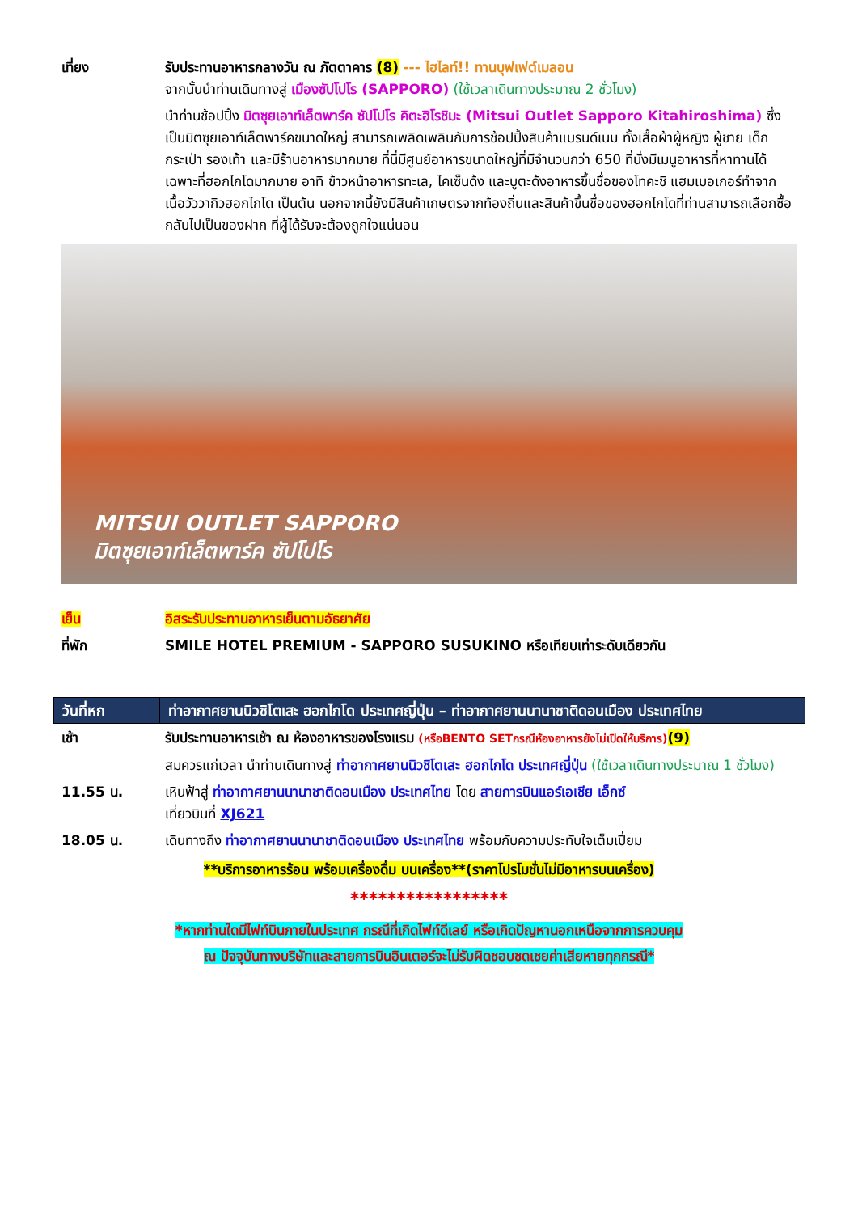เที่ยง รับประทานอาหารกลางวัน ณ ภัตตาคาร (8) --- ไฮไลท์!! ทานบุฟเฟต์เมลอน
จากนั้นนำท่านเดินทางสู่ เมืองซัปโปโร (SAPPORO) (ใช้เวลาเดินทางประมาณ 2 ชั่วโมง)
นำท่านช้อปปิ้ง มิตซุยเอาท์เล็ตพาร์ค ซัปโปโร คิตะฮิโรชิมะ (Mitsui Outlet Sapporo Kitahiroshima) ซึ่งเป็นมิตซุยเอาท์เล็ตพาร์คขนาดใหญ่ สามารถเพลิดเพลินกับการช้อปปิ้งสินค้าแบรนด์เนม ทั้งเสื้อผ้าผู้หญิง ผู้ชาย เด็ก กระเป๋า รองเท้า และมีร้านอาหารมากมาย ที่นี่มีศูนย์อาหารขนาดใหญ่ที่มีจำนวนกว่า 650 ที่นั่งมีเมนูอาหารที่หาทานได้เฉพาะที่ฮอกไกโดมากมาย อาทิ ข้าวหน้าอาหารทะเล, ไคเซ็นด้ง และบูตะด้งอาหารขึ้นชื่อของโทคะชิ แฮมเบอเกอร์ทำจากเนื้อวัววากิวฮอกไกโด เป็นต้น นอกจากนี้ยังมีสินค้าเกษตรจากท้องถิ่นและสินค้าขึ้นชื่อของฮอกไกโดที่ท่านสามารถเลือกซื้อกลับไปเป็นของฝาก ที่ผู้ได้รับจะต้องถูกใจแน่นอน
MITSUI OUTLET SAPPORO
มิตซุยเอาท์เล็ตพาร์ค ซัปโปโร
เย็น อิสระรับประทานอาหารเย็นตามอัธยาศัย
ที่พัก SMILE HOTEL PREMIUM - SAPPORO SUSUKINO หรือเทียบเท่าระดับเดียวกัน
| วันที่หก | ท่าอากาศยานนิวชิโตเสะ ฮอกไกโด ประเทศญี่ปุ่น – ท่าอากาศยานนานาชาติดอนเมือง ประเทศไทย |
| --- | --- |
เช้า รับประทานอาหารเช้า ณ ห้องอาหารของโรงแรม (หรือBENTO SETกรณีห้องอาหารยังไม่เปิดให้บริการ)(9)
สมควรแก่เวลา นำท่านเดินทางสู่ ท่าอากาศยานนิวชิโตเสะ ฮอกไกโด ประเทศญี่ปุ่น (ใช้เวลาเดินทางประมาณ 1 ชั่วโมง)
11.55 น. เหินฟ้าสู่ ท่าอากาศยานนานาชาติดอนเมือง ประเทศไทย โดย สายการบินแอร์เอเชีย เอ็กซ์
เที่ยวบินที่ XJ621
18.05 น. เดินทางถึง ท่าอากาศยานนานาชาติดอนเมือง ประเทศไทย พร้อมกับความประทับใจเต็มเปี่ยม
**บริการอาหารร้อน พร้อมเครื่องดื่ม บนเครื่อง**(ราคาโปรโมชั่นไม่มีอาหารบนเครื่อง)
*****************
*หากท่านใดมีไฟท์บินภายในประเทศ กรณีที่เกิดไฟท์ดีเลย์ หรือเกิดปัญหานอกเหนือจากการควบคุม
ณ ปัจจุบันทางบริษัทและสายการบินอินเตอร์จะไม่รับผิดชอบชดเชยค่าเสียหายทุกกรณี*